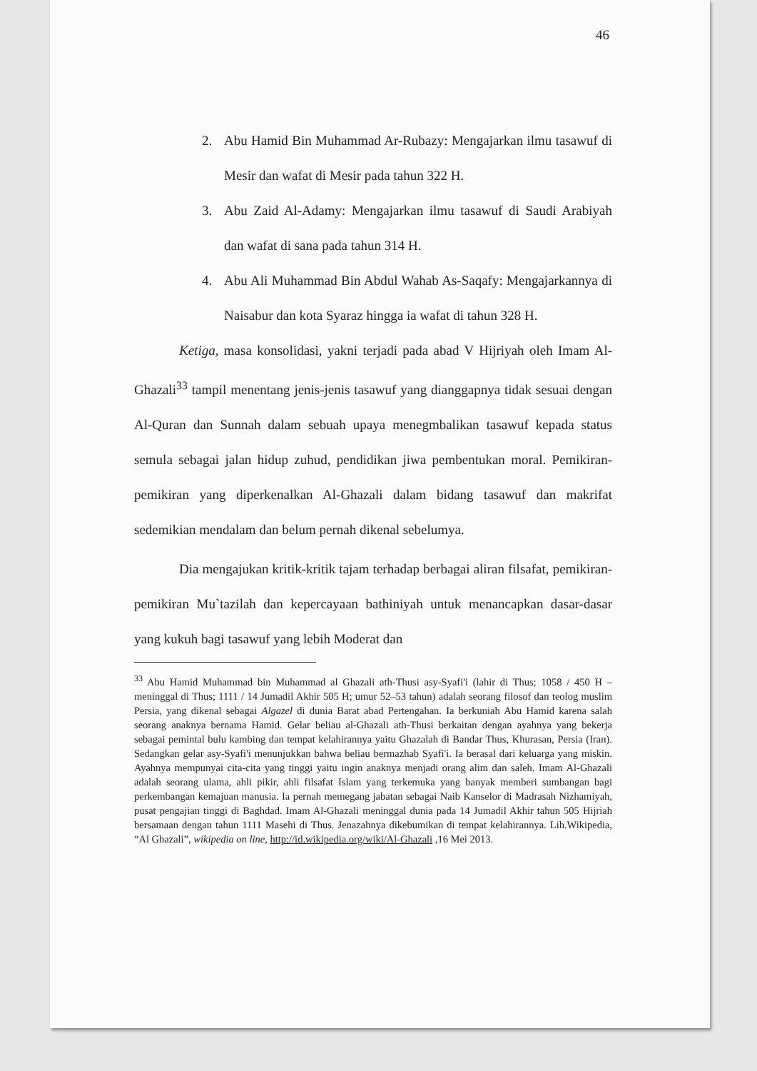46
2. Abu Hamid Bin Muhammad Ar-Rubazy: Mengajarkan ilmu tasawuf di Mesir dan wafat di Mesir pada tahun 322 H.
3. Abu Zaid Al-Adamy: Mengajarkan ilmu tasawuf di Saudi Arabiyah dan wafat di sana pada tahun 314 H.
4. Abu Ali Muhammad Bin Abdul Wahab As-Saqafy: Mengajarkannya di Naisabur dan kota Syaraz hingga ia wafat di tahun 328 H.
Ketiga, masa konsolidasi, yakni terjadi pada abad V Hijriyah oleh Imam Al-Ghazali<sup>33</sup> tampil menentang jenis-jenis tasawuf yang dianggapnya tidak sesuai dengan Al-Quran dan Sunnah dalam sebuah upaya menegmbalikan tasawuf kepada status semula sebagai jalan hidup zuhud, pendidikan jiwa pembentukan moral. Pemikiran-pemikiran yang diperkenalkan Al-Ghazali dalam bidang tasawuf dan makrifat sedemikian mendalam dan belum pernah dikenal sebelumya.
Dia mengajukan kritik-kritik tajam terhadap berbagai aliran filsafat, pemikiran-pemikiran Mu`tazilah dan kepercayaan bathiniyah untuk menancapkan dasar-dasar yang kukuh bagi tasawuf yang lebih Moderat dan
<sup>33</sup> Abu Hamid Muhammad bin Muhammad al Ghazali ath-Thusi asy-Syafi'i (lahir di Thus; 1058 / 450 H – meninggal di Thus; 1111 / 14 Jumadil Akhir 505 H; umur 52–53 tahun) adalah seorang filosof dan teolog muslim Persia, yang dikenal sebagai Algazel di dunia Barat abad Pertengahan. Ia berkuniah Abu Hamid karena salah seorang anaknya bernama Hamid. Gelar beliau al-Ghazali ath-Thusi berkaitan dengan ayahnya yang bekerja sebagai pemintal bulu kambing dan tempat kelahirannya yaitu Ghazalah di Bandar Thus, Khurasan, Persia (Iran). Sedangkan gelar asy-Syafi'i menunjukkan bahwa beliau bermazhab Syafi'i. Ia berasal dari keluarga yang miskin. Ayahnya mempunyai cita-cita yang tinggi yaitu ingin anaknya menjadi orang alim dan saleh. Imam Al-Ghazali adalah seorang ulama, ahli pikir, ahli filsafat Islam yang terkemuka yang banyak memberi sumbangan bagi perkembangan kemajuan manusia. Ia pernah memegang jabatan sebagai Naib Kanselor di Madrasah Nizhamiyah, pusat pengajian tinggi di Baghdad. Imam Al-Ghazali meninggal dunia pada 14 Jumadil Akhir tahun 505 Hijriah bersamaan dengan tahun 1111 Masehi di Thus. Jenazahnya dikebumikan di tempat kelahirannya. Lih.Wikipedia, “Al Ghazali”, wikipedia on line, http://id.wikipedia.org/wiki/Al-Ghazali ,16 Mei 2013.